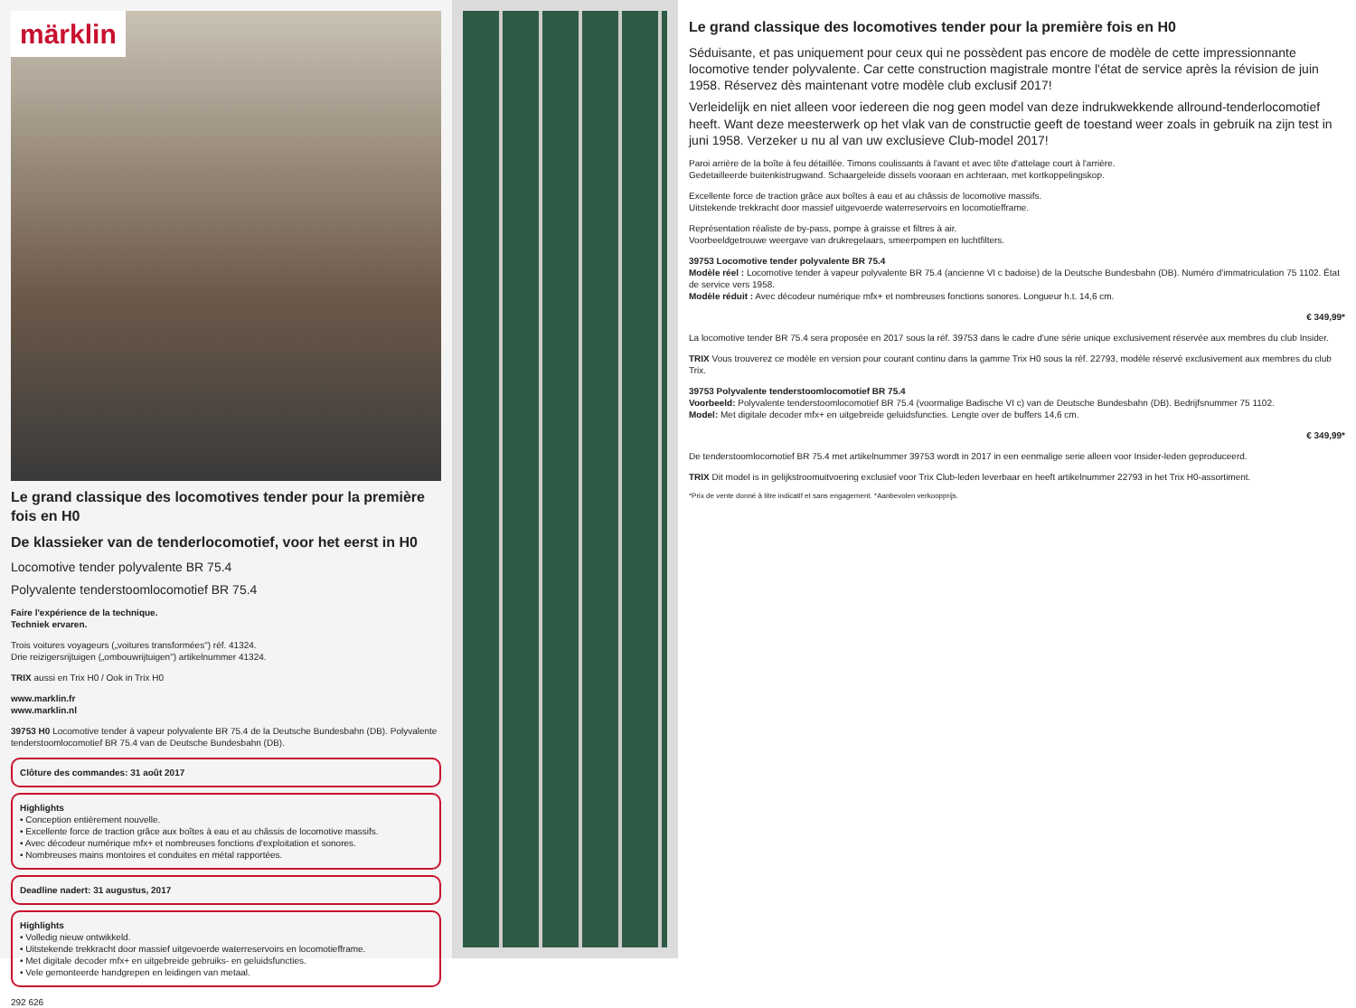märklin
Le grand classique des locomotives tender pour la première fois en H0
De klassieker van de tenderlocomotief, voor het eerst in H0
Locomotive tender polyvalente BR 75.4
Polyvalente tenderstoomlocomotief BR 75.4
Faire l'expérience de la technique.
Techniek ervaren.
Trois voitures voyageurs („voitures transformées") réf. 41324.
Drie reizigersrijtuigen („ombouwrijtuigen") artikelnummer 41324.
TRIX aussi en Trix H0 / Ook in Trix H0
www.marklin.fr
www.marklin.nl
39753 H0 Locomotive tender à vapeur polyvalente BR 75.4 de la Deutsche Bundesbahn (DB). Polyvalente tenderstoomlocomotief BR 75.4 van de Deutsche Bundesbahn (DB).
Clôture des commandes: 31 août 2017
Highlights
• Conception entièrement nouvelle.
• Excellente force de traction grâce aux boîtes à eau et au châssis de locomotive massifs.
• Avec décodeur numérique mfx+ et nombreuses fonctions d'exploitation et sonores.
• Nombreuses mains montoires et conduites en métal rapportées.
Deadline nadert: 31 augustus, 2017
Highlights
• Volledig nieuw ontwikkeld.
• Uitstekende trekkracht door massief uitgevoerde waterreservoirs en locomotiefframe.
• Met digitale decoder mfx+ en uitgebreide gebruiks- en geluidsfuncties.
• Vele gemonteerde handgrepen en leidingen van metaal.
292 626
Le grand classique des locomotives tender pour la première fois en H0
Séduisante, et pas uniquement pour ceux qui ne possèdent pas encore de modèle de cette impressionnante locomotive tender polyvalente. Car cette construction magistrale montre l'état de service après la révision de juin 1958. Réservez dès maintenant votre modèle club exclusif 2017!
Verleidelijk en niet alleen voor iedereen die nog geen model van deze indrukwekkende allround-tenderlocomotief heeft. Want deze meesterwerk op het vlak van de constructie geeft de toestand weer zoals in gebruik na zijn test in juni 1958. Verzeker u nu al van uw exclusieve Club-model 2017!
Paroi arrière de la boîte à feu détaillée. Timons coulissants à l'avant et avec tête d'attelage court à l'arrière.
Gedetailleerde buitenkistrugwand. Schaargeleide dissels vooraan en achteraan, met kortkoppelingskop.
Excellente force de traction grâce aux boîtes à eau et au châssis de locomotive massifs.
Uitstekende trekkracht door massief uitgevoerde waterreservoirs en locomotiefframe.
Représentation réaliste de by-pass, pompe à graisse et filtres à air.
Voorbeeldgetrouwe weergave van drukregelaars, smeerpompen en luchtfilters.
39753 Locomotive tender polyvalente BR 75.4
Modèle réel : Locomotive tender à vapeur polyvalente BR 75.4 (ancienne VI c badoise) de la Deutsche Bundesbahn (DB). Numéro d'immatriculation 75 1102. État de service vers 1958.
Modèle réduit : Avec décodeur numérique mfx+ et nombreuses fonctions sonores. Longueur h.t. 14,6 cm.
€ 349,99*
La locomotive tender BR 75.4 sera proposée en 2017 sous la réf. 39753 dans le cadre d'une série unique exclusivement réservée aux membres du club Insider.
TRIX Vous trouverez ce modèle en version pour courant continu dans la gamme Trix H0 sous la réf. 22793, modèle réservé exclusivement aux membres du club Trix.
39753 Polyvalente tenderstoomlocomotief BR 75.4
Voorbeeld: Polyvalente tenderstoomlocomotief BR 75.4 (voormalige Badische VI c) van de Deutsche Bundesbahn (DB). Bedrijfsnummer 75 1102.
Model: Met digitale decoder mfx+ en uitgebreide geluidsfuncties. Lengte over de buffers 14,6 cm.
€ 349,99*
De tenderstoomlocomotief BR 75.4 met artikelnummer 39753 wordt in 2017 in een eenmalige serie alleen voor Insider-leden geproduceerd.
TRIX Dit model is in gelijkstroomuitvoering exclusief voor Trix Club-leden leverbaar en heeft artikelnummer 22793 in het Trix H0-assortiment.
*Prix de vente donné à titre indicatif et sans engagement. *Aanbevolen verkoopprijs.